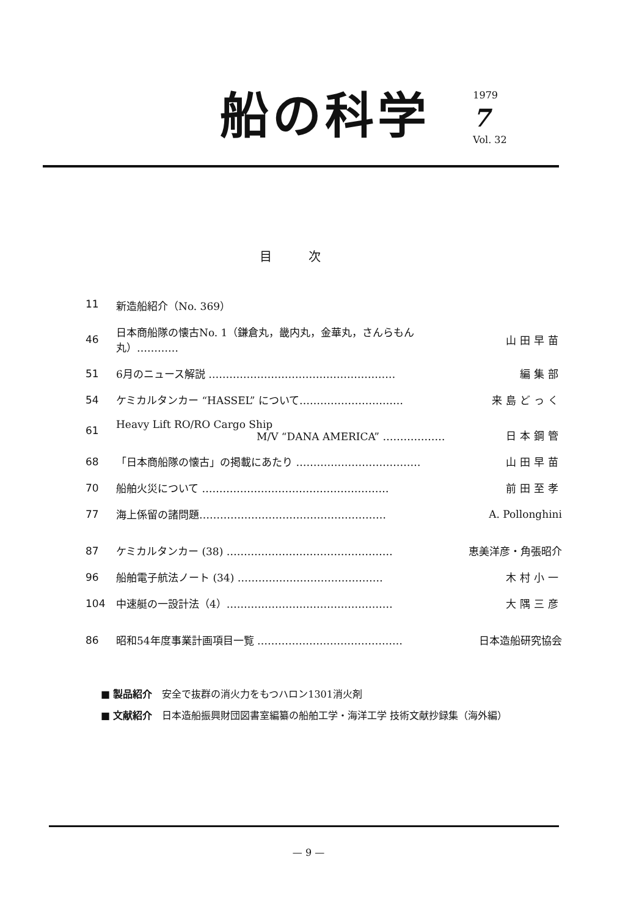船の科学
1979
7
Vol. 32
目次
| 11 | 新造船紹介（No. 369） | |
| 46 | 日本商船隊の懐古No. 1（鎌倉丸，畿内丸，金華丸，さんらもん丸）………… | 山田早苗 |
| 51 | 6月のニュース解説 ……………………………………………… | 編集部 |
| 54 | ケミカルタンカー “HASSEL” について………………………… | 来島どっく |
| 61 | Heavy Lift RO/RO Cargo Ship M/V “DANA AMERICA” ……………… | 日本鋼管 |
| 68 | 「日本商船隊の懐古」の掲載にあたり ……………………………… | 山田早苗 |
| 70 | 船舶火災について ……………………………………………… | 前田至孝 |
| 77 | 海上係留の諸問題……………………………………………… | A. Pollonghini |
| 87 | ケミカルタンカー (38) ………………………………………… | 恵美洋彦・角張昭介 |
| 96 | 船舶電子航法ノート (34) …………………………………… | 木村小一 |
| 104 | 中速艇の一設計法（4）………………………………………… | 大隅三彦 |
| 86 | 昭和54年度事業計画項目一覧 …………………………………… | 日本造船研究協会 |
■ 製品紹介　安全で抜群の消火力をもつハロン1301消火剤
■ 文献紹介　日本造船振興財団図書室編纂の船舶工学・海洋工学 技術文献抄録集（海外編）
— 9 —